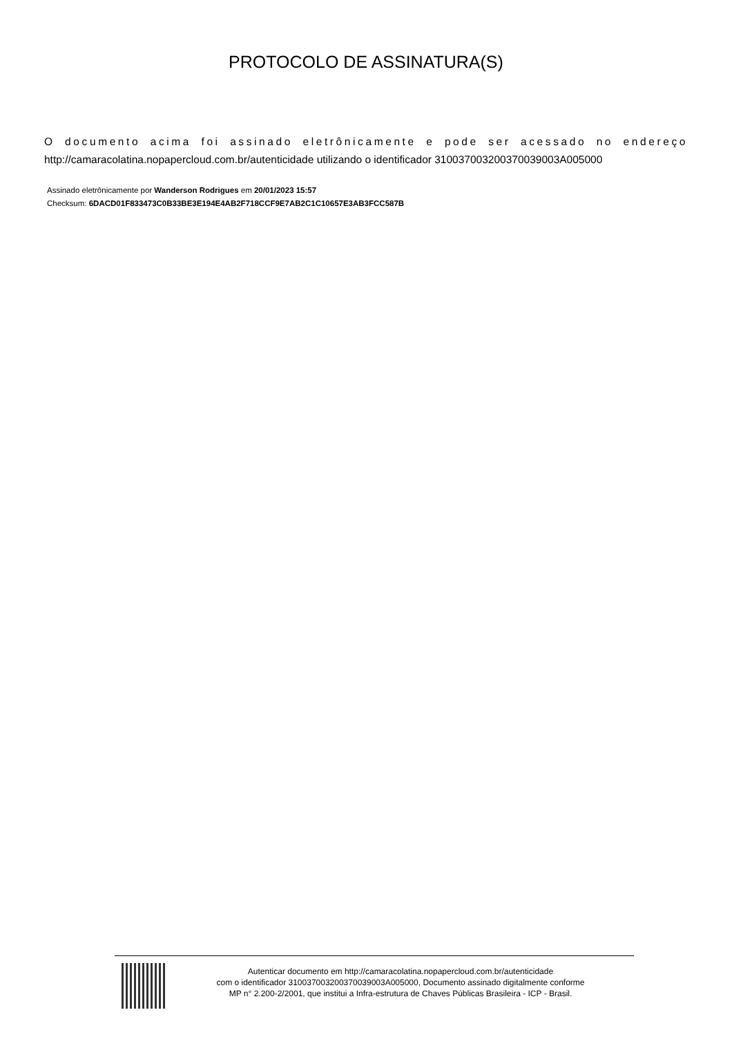PROTOCOLO DE ASSINATURA(S)
O documento acima foi assinado eletrônicamente e pode ser acessado no endereço http://camaracolatina.nopapercloud.com.br/autenticidade utilizando o identificador 310037003200370039003A005000
Assinado eletrônicamente por Wanderson Rodrigues em 20/01/2023 15:57
Checksum: 6DACD01F833473C0B33BE3E194E4AB2F718CCF9E7AB2C1C10657E3AB3FCC587B
Autenticar documento em http://camaracolatina.nopapercloud.com.br/autenticidade
com o identificador 310037003200370039003A005000, Documento assinado digitalmente conforme
MP n° 2.200-2/2001, que institui a Infra-estrutura de Chaves Públicas Brasileira - ICP - Brasil.